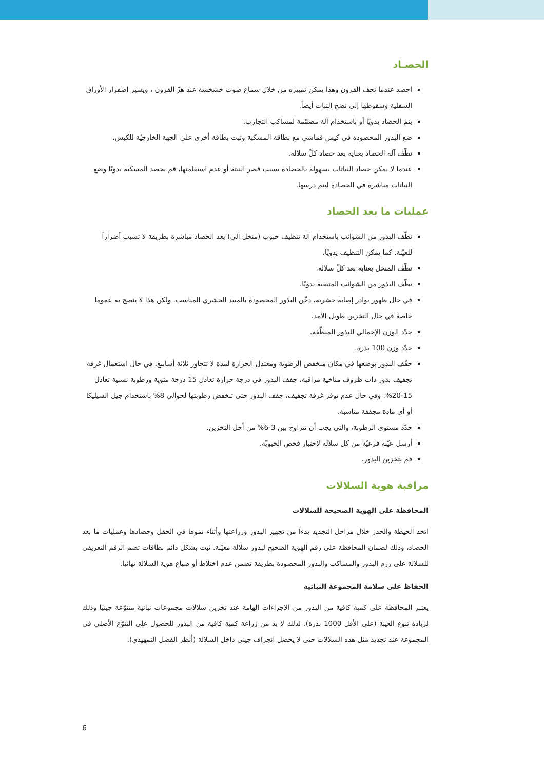الحصـاد
احصد عندما تجف القرون وهذا يمكن تمييزه من خلال سماع صوت خشخشة عند هزّ القرون ، ويشير اصفرار الأوراق السفلية وسقوطها إلى نضج النبات أيضاً.
يتم الحصاد يدويًا أو باستخدام آلة مصمّمة لمساكب التجارب.
ضع البذور المحصودة في كيس قماشي مع بطاقة المسكبة وثبت بطاقة أخرى على الجهة الخارجيّة للكيس.
نظّف آلة الحصاد بعناية بعد حصاد كلّ سلالة.
عندما لا يمكن حصاد النباتات بسهولة بالحصادة بسبب قصر النبتة أو عدم استقامتها، قم بحصد المسكبة يدويًا وضع النباتات مباشرة في الحصادة ليتم درسها.
عمليات ما بعد الحصاد
نظّف البذور من الشوائب باستخدام آلة تنظيف حبوب (منخل آلي) بعد الحصاد مباشرة بطريقة لا تسبب أضراراً للعيّنة. كما يمكن التنظيف يدويًا.
نظّف المنخل بعناية بعد كلّ سلالة.
نظّف البذور من الشوائب المتبقية يدويًا.
في حال ظهور بوادر إصابة حشرية، دخّن البذور المحصودة بالمبيد الحشري المناسب. ولكن هذا لا ينصح به عموما خاصة في حال التخزين طويل الأمد.
حدّد الوزن الإجمالي للبذور المنظّفة.
حدّد وزن 100 بذرة.
جفّف البذور بوضعها في مكان منخفض الرطوبة ومعتدل الحرارة لمدة لا تتجاوز ثلاثة أسابيع. في حال استعمال غرفة تجفيف بذور ذات ظروف مناخية مراقبة، جفف البذور في درجة حرارة تعادل 15 درجة مئوية ورطوبة نسبية تعادل 15-20%. وفي حال عدم توفر غرفة تجفيف، جفف البذور حتى تنخفض رطوبتها لحوالي 8% باستخدام جيل السيليكا أو أي مادة مجففة مناسبة.
حدّد مستوى الرطوبة، والتي يجب أن تتراوح بين 3-6% من أجل التخزين.
أرسل عيّنة فرعيّة من كل سلالة لاختبار فحص الحيويّة.
قم بتخزين البذور.
مراقبة هوية السلالات
المحافظة على الهوية الصحيحة للسلالات
اتخذ الحيطة والحذر خلال مراحل التجديد بدءاً من تجهيز البذور وزراعتها وأثناء نموها في الحقل وحصادها وعمليات ما بعد الحصاد، وذلك لضمان المحافظة على رقم الهوية الصحيح لبذور سلالة معيّنة. ثبت بشكل دائم بطاقات تضم الرقم التعريفي للسلالة على رزم البذور والمساكب والبذور المحصودة بطريقة تضمن عدم اختلاط أو ضياع هوية السلالة نهائيا.
الحفاظ على سلامة المجموعة النباتية
يعتبر المحافظة على كمية كافية من البذور من الإجراءات الهامة عند تخزين سلالات مجموعات نباتية متنوّعة جينيًا وذلك لزيادة تنوع العينة (على الأقل 1000 بذرة). لذلك لا بد من زراعة كمية كافية من البذور للحصول على التنوّع الأصلي في المجموعة عند تجديد مثل هذه السلالات حتى لا يحصل انجراف جيني داخل السلالة (أنظر الفصل التمهيدي).
6